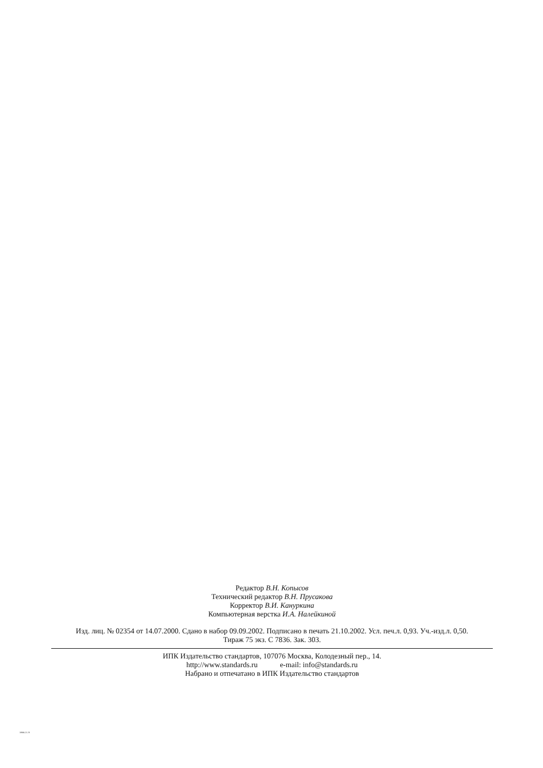Редактор В.Н. Копысов
Технический редактор В.Н. Прусакова
Корректор В.И. Кануркина
Компьютерная верстка И.А. Налейкиной
Изд. лиц. № 02354 от 14.07.2000. Сдано в набор 09.09.2002. Подписано в печать 21.10.2002. Усл. печ.л. 0,93. Уч.-изд.л. 0,50.
Тираж 75 экз. С 7836. Зак. 303.
ИПК Издательство стандартов, 107076 Москва, Колодезный пер., 14.
http://www.standards.ru e-mail: info@standards.ru
Набрано и отпечатано в ИПК Издательство стандартов
18986.21-78